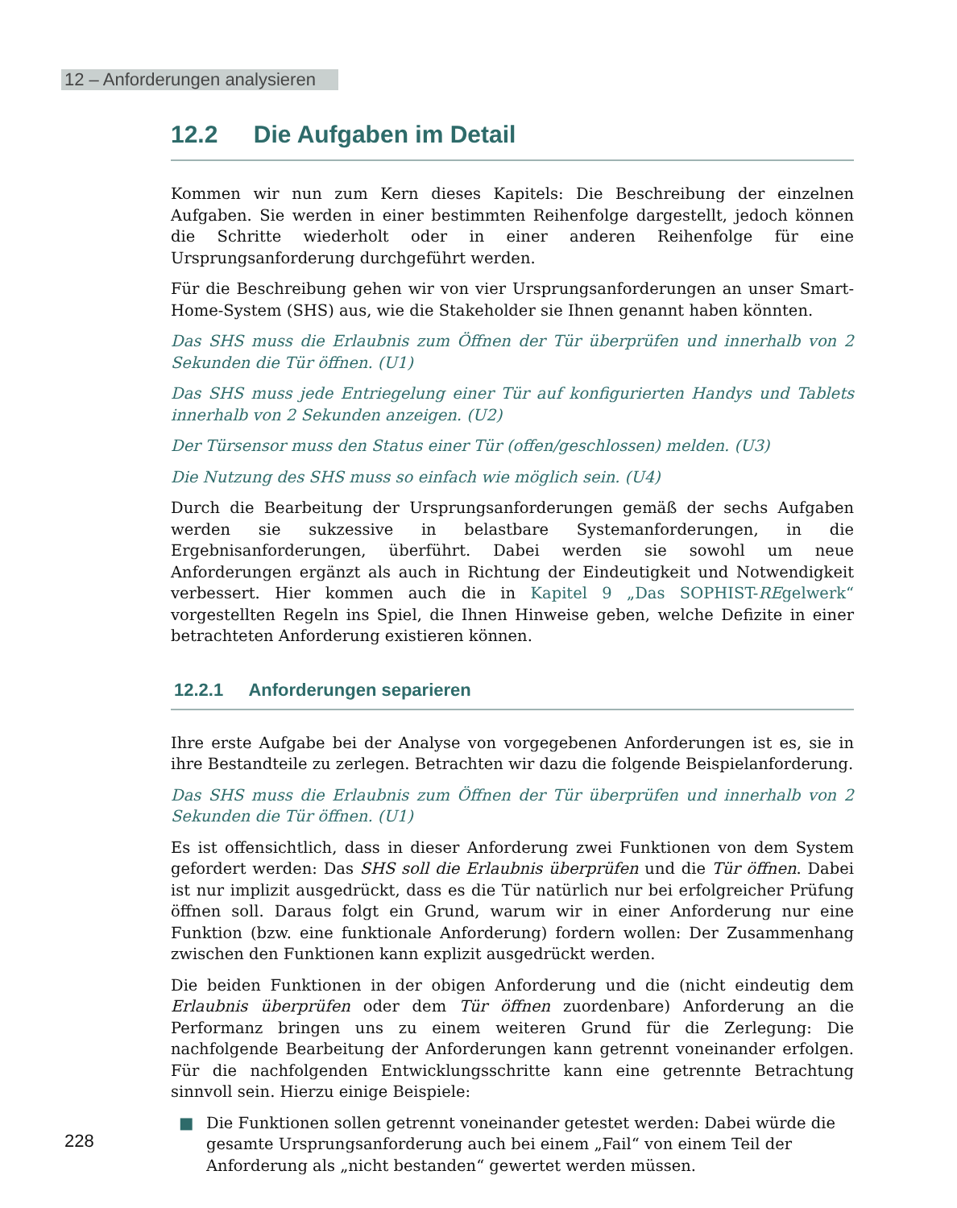12 – Anforderungen analysieren
12.2 Die Aufgaben im Detail
Kommen wir nun zum Kern dieses Kapitels: Die Beschreibung der einzelnen Aufgaben. Sie werden in einer bestimmten Reihenfolge dargestellt, jedoch können die Schritte wiederholt oder in einer anderen Reihenfolge für eine Ursprungsanforderung durchgeführt werden.
Für die Beschreibung gehen wir von vier Ursprungsanforderungen an unser Smart-Home-System (SHS) aus, wie die Stakeholder sie Ihnen genannt haben könnten.
Das SHS muss die Erlaubnis zum Öffnen der Tür überprüfen und innerhalb von 2 Sekunden die Tür öffnen. (U1)
Das SHS muss jede Entriegelung einer Tür auf konfigurierten Handys und Tablets innerhalb von 2 Sekunden anzeigen. (U2)
Der Türsensor muss den Status einer Tür (offen/geschlossen) melden. (U3)
Die Nutzung des SHS muss so einfach wie möglich sein. (U4)
Durch die Bearbeitung der Ursprungsanforderungen gemäß der sechs Aufgaben werden sie sukzessive in belastbare Systemanforderungen, in die Ergebnisanforderungen, überführt. Dabei werden sie sowohl um neue Anforderungen ergänzt als auch in Richtung der Eindeutigkeit und Notwendigkeit verbessert. Hier kommen auch die in Kapitel 9 „Das SOPHIST-REgelwerk“ vorgestellten Regeln ins Spiel, die Ihnen Hinweise geben, welche Defizite in einer betrachteten Anforderung existieren können.
12.2.1 Anforderungen separieren
Ihre erste Aufgabe bei der Analyse von vorgegebenen Anforderungen ist es, sie in ihre Bestandteile zu zerlegen. Betrachten wir dazu die folgende Beispielanforderung.
Das SHS muss die Erlaubnis zum Öffnen der Tür überprüfen und innerhalb von 2 Sekunden die Tür öffnen. (U1)
Es ist offensichtlich, dass in dieser Anforderung zwei Funktionen von dem System gefordert werden: Das SHS soll die Erlaubnis überprüfen und die Tür öffnen. Dabei ist nur implizit ausgedrückt, dass es die Tür natürlich nur bei erfolgreicher Prüfung öffnen soll. Daraus folgt ein Grund, warum wir in einer Anforderung nur eine Funktion (bzw. eine funktionale Anforderung) fordern wollen: Der Zusammenhang zwischen den Funktionen kann explizit ausgedrückt werden.
Die beiden Funktionen in der obigen Anforderung und die (nicht eindeutig dem Erlaubnis überprüfen oder dem Tür öffnen zuordenbare) Anforderung an die Performanz bringen uns zu einem weiteren Grund für die Zerlegung: Die nachfolgende Bearbeitung der Anforderungen kann getrennt voneinander erfolgen. Für die nachfolgenden Entwicklungsschritte kann eine getrennte Betrachtung sinnvoll sein. Hierzu einige Beispiele:
■ Die Funktionen sollen getrennt voneinander getestet werden: Dabei würde die gesamte Ursprungsanforderung auch bei einem „Fail“ von einem Teil der Anforderung als „nicht bestanden“ gewertet werden müssen.
228